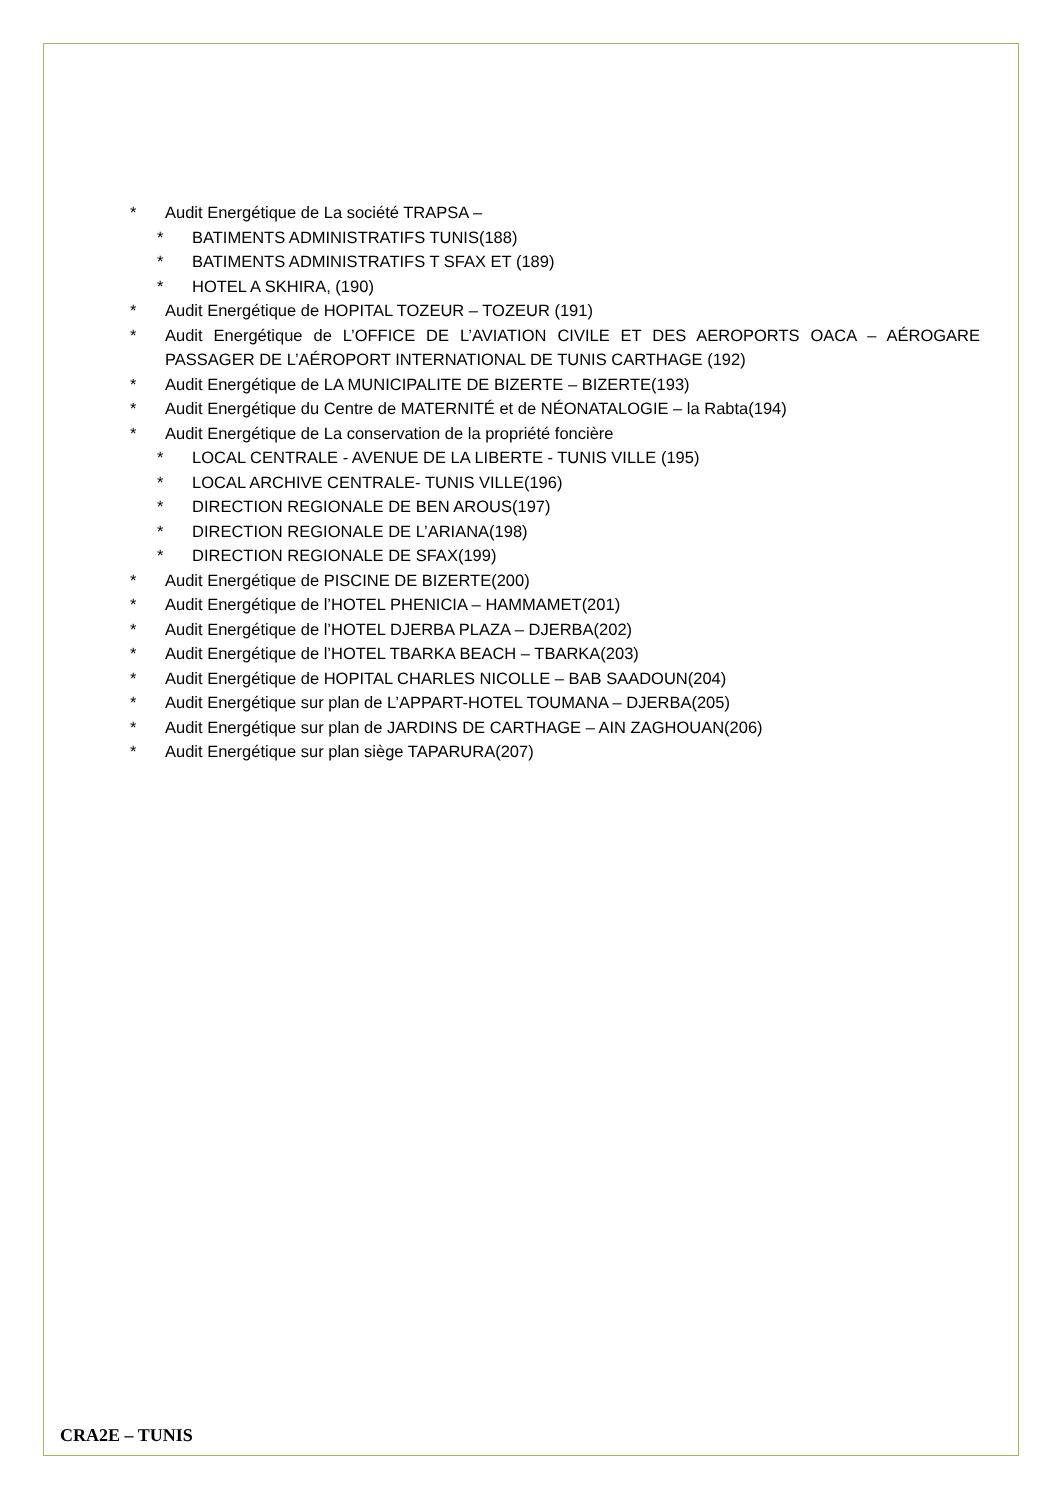* Audit Energétique de La société TRAPSA –
* BATIMENTS ADMINISTRATIFS TUNIS(188)
* BATIMENTS ADMINISTRATIFS T SFAX ET (189)
* HOTEL A SKHIRA, (190)
* Audit Energétique de HOPITAL TOZEUR – TOZEUR (191)
* Audit Energétique de L’OFFICE DE L’AVIATION CIVILE ET DES AEROPORTS OACA – AÉROGARE PASSAGER DE L’AÉROPORT INTERNATIONAL DE TUNIS CARTHAGE (192)
* Audit Energétique de LA MUNICIPALITE DE BIZERTE – BIZERTE(193)
* Audit Energétique du Centre de MATERNITÉ et de NÉONATALOGIE – la Rabta(194)
* Audit Energétique de La conservation de la propriété foncière
* LOCAL CENTRALE - AVENUE DE LA LIBERTE - TUNIS VILLE (195)
* LOCAL ARCHIVE CENTRALE- TUNIS VILLE(196)
* DIRECTION REGIONALE DE BEN AROUS(197)
* DIRECTION REGIONALE DE L’ARIANA(198)
* DIRECTION REGIONALE DE SFAX(199)
* Audit Energétique de PISCINE DE BIZERTE(200)
* Audit Energétique de l’HOTEL PHENICIA – HAMMAMET(201)
* Audit Energétique de l’HOTEL DJERBA PLAZA – DJERBA(202)
* Audit Energétique de l’HOTEL TBARKA BEACH – TBARKA(203)
* Audit Energétique de HOPITAL CHARLES NICOLLE – BAB SAADOUN(204)
* Audit Energétique sur plan de L’APPART-HOTEL TOUMANA – DJERBA(205)
* Audit Energétique sur plan de JARDINS DE CARTHAGE – AIN ZAGHOUAN(206)
* Audit Energétique sur plan siège TAPARURA(207)
CRA2E – TUNIS